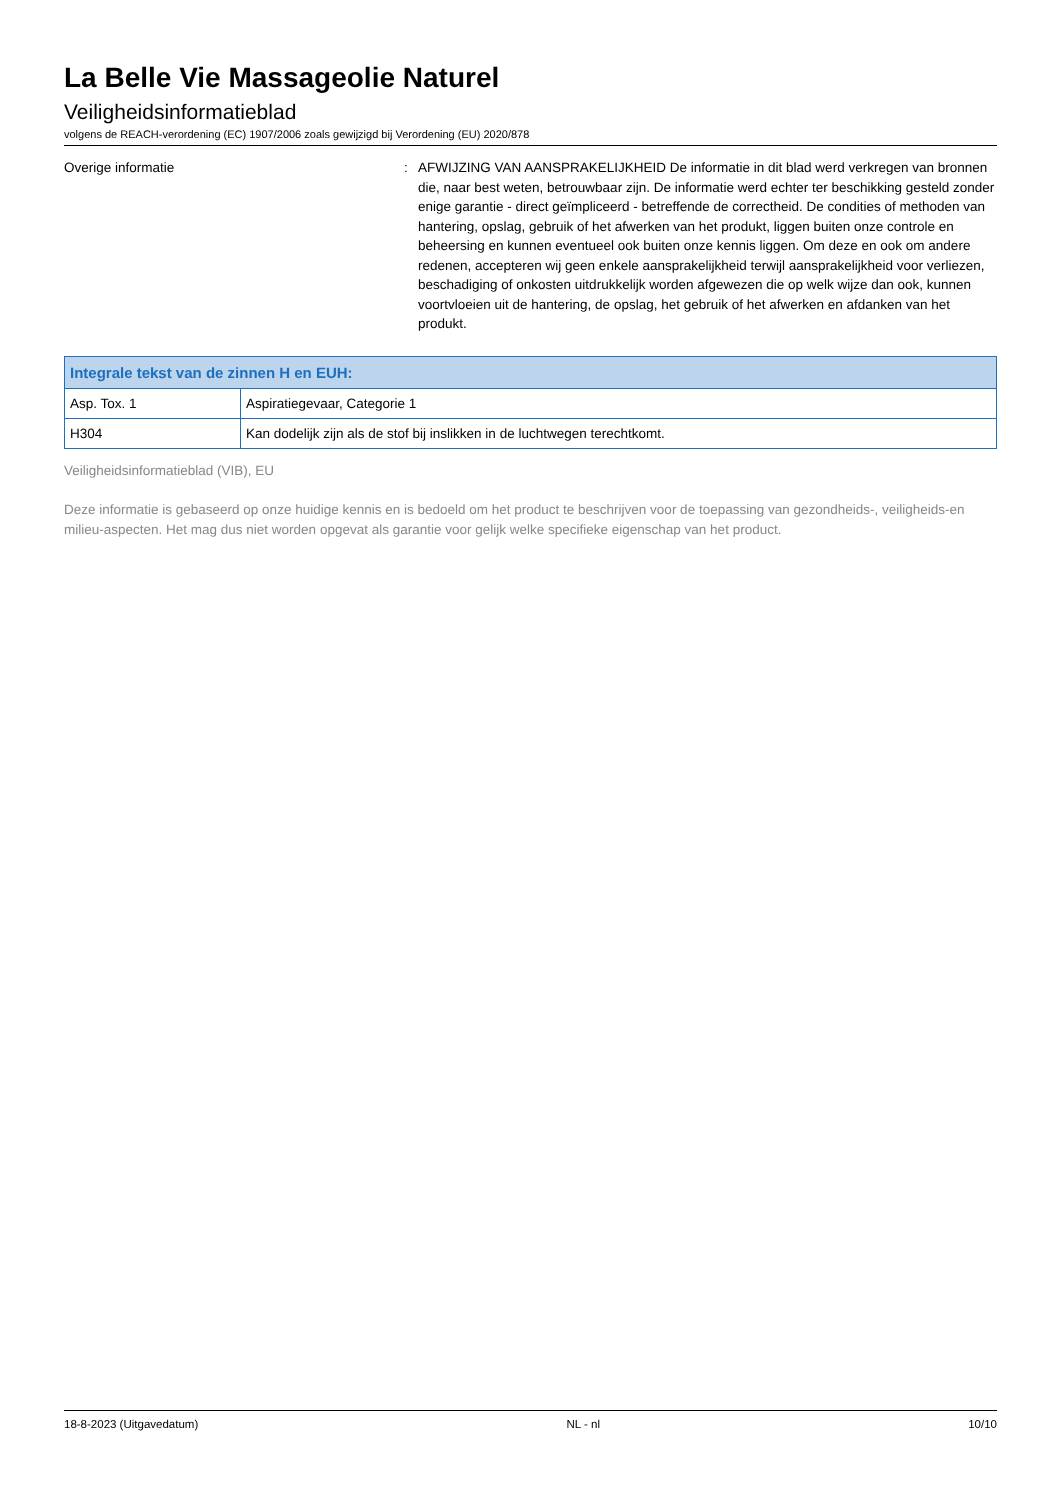La Belle Vie Massageolie Naturel
Veiligheidsinformatieblad
volgens de REACH-verordening (EC) 1907/2006 zoals gewijzigd bij Verordening (EU) 2020/878
Overige informatie : AFWIJZING VAN AANSPRAKELIJKHEID De informatie in dit blad werd verkregen van bronnen die, naar best weten, betrouwbaar zijn. De informatie werd echter ter beschikking gesteld zonder enige garantie - direct geïmpliceerd - betreffende de correctheid. De condities of methoden van hantering, opslag, gebruik of het afwerken van het produkt, liggen buiten onze controle en beheersing en kunnen eventueel ook buiten onze kennis liggen. Om deze en ook om andere redenen, accepteren wij geen enkele aansprakelijkheid terwijl aansprakelijkheid voor verliezen, beschadiging of onkosten uitdrukkelijk worden afgewezen die op welk wijze dan ook, kunnen voortvloeien uit de hantering, de opslag, het gebruik of het afwerken en afdanken van het produkt.
| Integrale tekst van de zinnen H en EUH: | |
| --- | --- |
| Asp. Tox. 1 | Aspiratiegevaar, Categorie 1 |
| H304 | Kan dodelijk zijn als de stof bij inslikken in de luchtwegen terechtkomt. |
Veiligheidsinformatieblad (VIB), EU
Deze informatie is gebaseerd op onze huidige kennis en is bedoeld om het product te beschrijven voor de toepassing van gezondheids-, veiligheids-en milieu-aspecten. Het mag dus niet worden opgevat als garantie voor gelijk welke specifieke eigenschap van het product.
18-8-2023 (Uitgavedatum) NL - nl 10/10